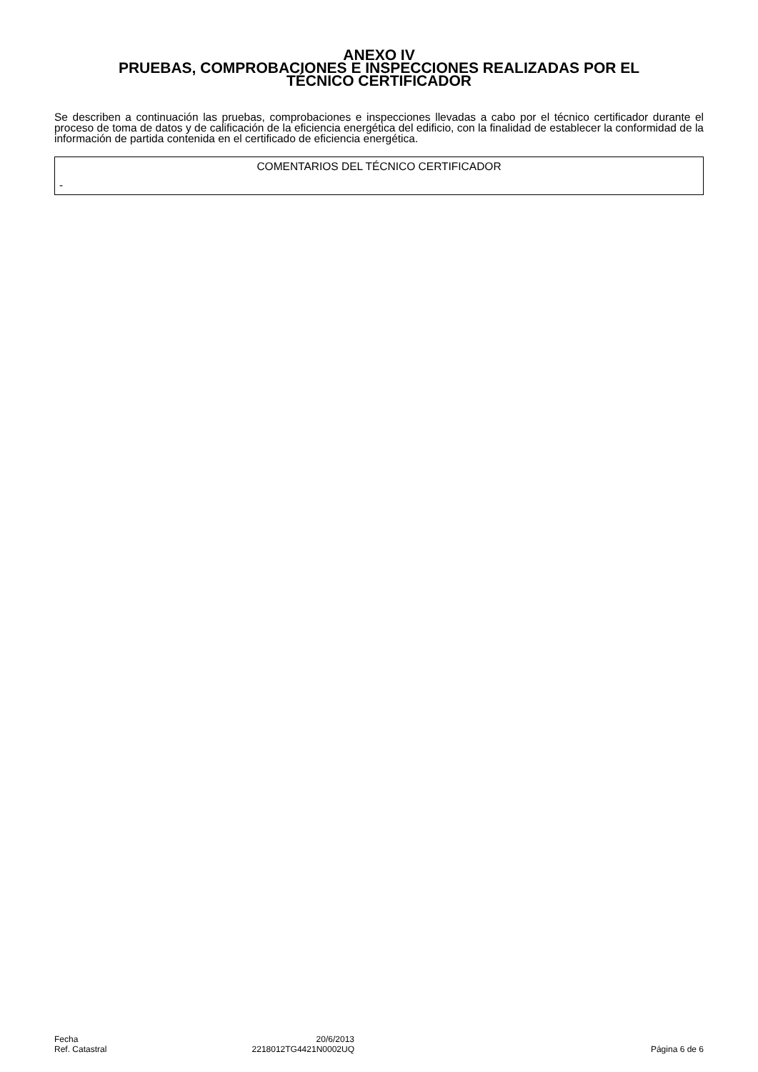ANEXO IV
PRUEBAS, COMPROBACIONES E INSPECCIONES REALIZADAS POR EL
TÉCNICO CERTIFICADOR
Se describen a continuación las pruebas, comprobaciones e inspecciones llevadas a cabo por el técnico certificador durante el proceso de toma de datos y de calificación de la eficiencia energética del edificio, con la finalidad de establecer la conformidad de la información de partida contenida en el certificado de eficiencia energética.
| COMENTARIOS DEL TÉCNICO CERTIFICADOR |
| - |
| Fecha | 20/6/2013 | |
| Ref. Catastral | 2218012TG4421N0002UQ | Página 6 de 6 |